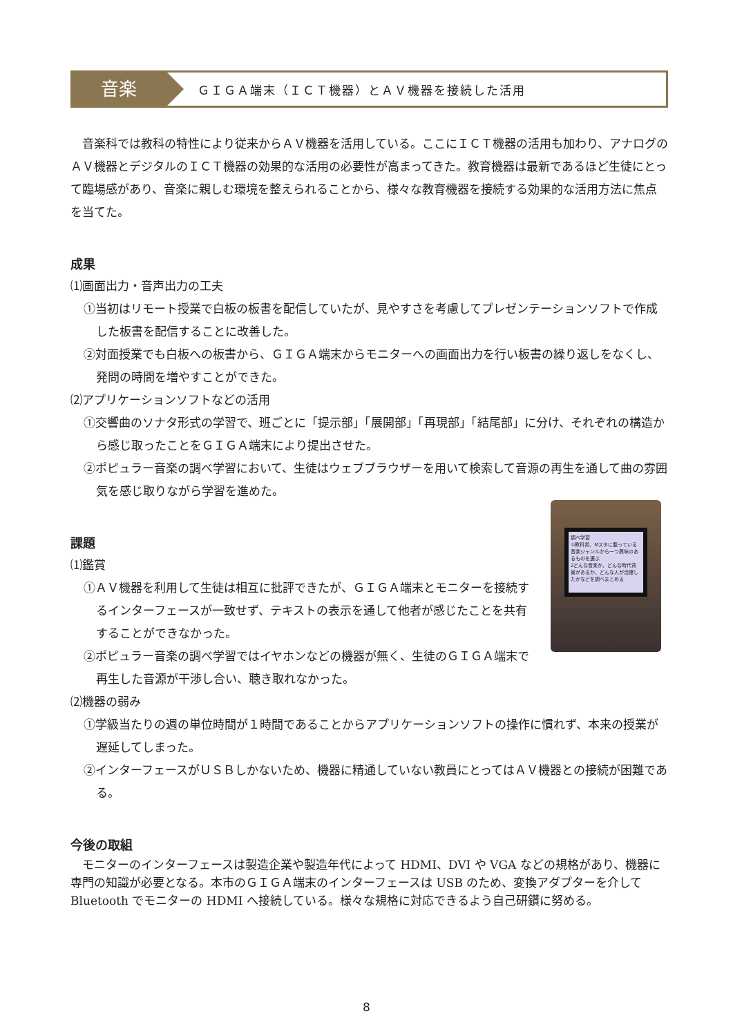音楽
ＧＩＧＡ端末（ＩＣＴ機器）とＡＶ機器を接続した活用
音楽科では教科の特性により従来からＡＶ機器を活用している。ここにＩＣＴ機器の活用も加わり、アナログのＡＶ機器とデジタルのＩＣＴ機器の効果的な活用の必要性が高まってきた。教育機器は最新であるほど生徒にとって臨場感があり、音楽に親しむ環境を整えられることから、様々な教育機器を接続する効果的な活用方法に焦点を当てた。
成果
⑴画面出力・音声出力の工夫
①当初はリモート授業で白板の板書を配信していたが、見やすさを考慮してプレゼンテーションソフトで作成した板書を配信することに改善した。
②対面授業でも白板への板書から、ＧＩＧＡ端末からモニターへの画面出力を行い板書の繰り返しをなくし、発問の時間を増やすことができた。
⑵アプリケーションソフトなどの活用
①交響曲のソナタ形式の学習で、班ごとに「提示部」「展開部」「再現部」「結尾部」に分け、それぞれの構造から感じ取ったことをＧＩＧＡ端末により提出させた。
②ポピュラー音楽の調べ学習において、生徒はウェブブラウザーを用いて検索して音源の再生を通して曲の雰囲気を感じ取りながら学習を進めた。
調べ学習
①教科書、Mスタに載っている音楽ジャンルから一つ興味のあるものを選ぶ
2どんな音楽か、どんな時代背景があるか、どんな人が活躍したかなどを調べまとめる
課題
⑴鑑賞
①ＡＶ機器を利用して生徒は相互に批評できたが、ＧＩＧＡ端末とモニターを接続するインターフェースが一致せず、テキストの表示を通して他者が感じたことを共有することができなかった。
②ポピュラー音楽の調べ学習ではイヤホンなどの機器が無く、生徒のＧＩＧＡ端末で再生した音源が干渉し合い、聴き取れなかった。
⑵機器の弱み
①学級当たりの週の単位時間が１時間であることからアプリケーションソフトの操作に慣れず、本来の授業が遅延してしまった。
②インターフェースがＵＳＢしかないため、機器に精通していない教員にとってはＡＶ機器との接続が困難である。
今後の取組
モニターのインターフェースは製造企業や製造年代によって HDMI、DVI や VGA などの規格があり、機器に専門の知識が必要となる。本市のＧＩＧＡ端末のインターフェースは USB のため、変換アダプターを介して Bluetooth でモニターの HDMI へ接続している。様々な規格に対応できるよう自己研鑽に努める。
8